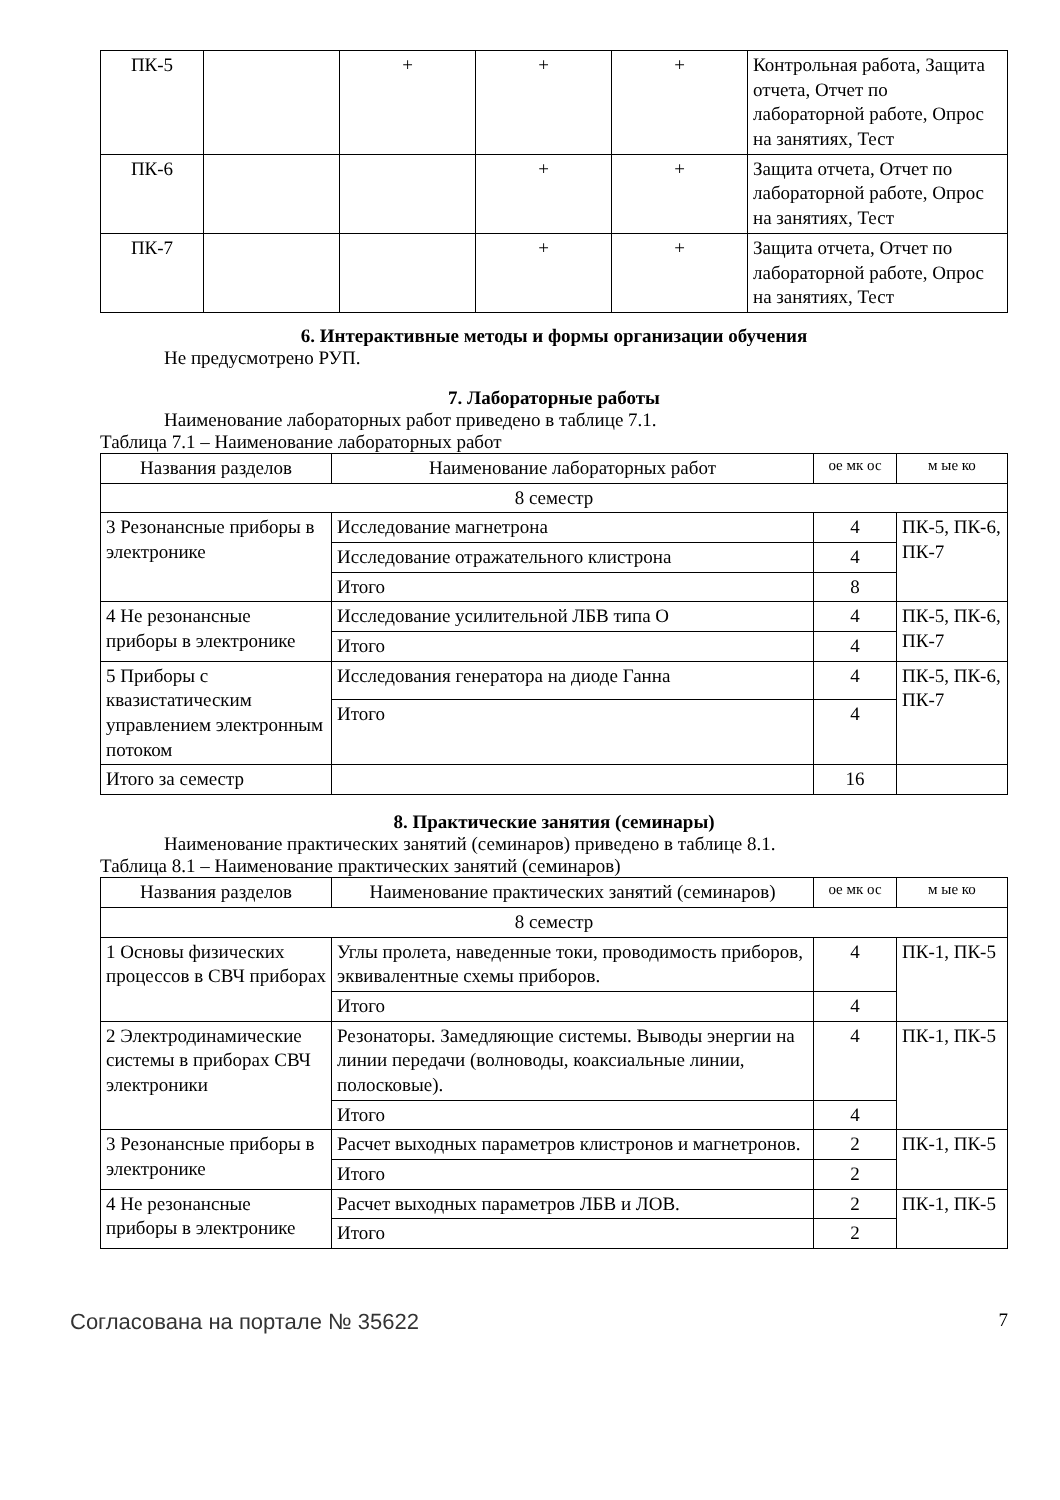| ПК-5 | | + | + | + | Контрольная работа, Защита отчета, Отчет по лабораторной работе, Опрос на занятиях, Тест |
| ПК-6 | | | + | + | Защита отчета, Отчет по лабораторной работе, Опрос на занятиях, Тест |
| ПК-7 | | | + | + | Защита отчета, Отчет по лабораторной работе, Опрос на занятиях, Тест |
6. Интерактивные методы и формы организации обучения
Не предусмотрено РУП.
7. Лабораторные работы
Наименование лабораторных работ приведено в таблице 7.1.
Таблица 7.1 – Наименование лабораторных работ
| Названия разделов | Наименование лабораторных работ | ое мк ос | м ые ко |
| --- | --- | --- | --- |
| 8 семестр | | | |
| 3 Резонансные приборы в электронике | Исследование магнетрона | 4 | ПК-5, ПК-6, ПК-7 |
| | Исследование отражательного клистрона | 4 | |
| | Итого | 8 | |
| 4 Не резонансные приборы в электронике | Исследование усилительной ЛБВ типа О | 4 | ПК-5, ПК-6, ПК-7 |
| | Итого | 4 | |
| 5 Приборы с квазистатическим управлением электронным потоком | Исследования генератора на диоде Ганна | 4 | ПК-5, ПК-6, ПК-7 |
| | Итого | 4 | |
| Итого за семестр | | 16 | |
8. Практические занятия (семинары)
Наименование практических занятий (семинаров) приведено в таблице 8.1.
Таблица 8.1 – Наименование практических занятий (семинаров)
| Названия разделов | Наименование практических занятий (семинаров) | ое мк ос | м ые ко |
| --- | --- | --- | --- |
| 8 семестр | | | |
| 1 Основы физических процессов в СВЧ приборах | Углы пролета, наведенные токи, проводимость приборов, эквивалентные схемы приборов. | 4 | ПК-1, ПК-5 |
| | Итого | 4 | |
| 2 Электродинамические системы в приборах СВЧ электроники | Резонаторы. Замедляющие системы. Выводы энергии на линии передачи (волноводы, коаксиальные линии, полосковые). | 4 | ПК-1, ПК-5 |
| | Итого | 4 | |
| 3 Резонансные приборы в электронике | Расчет выходных параметров клистронов и магнетронов. | 2 | ПК-1, ПК-5 |
| | Итого | 2 | |
| 4 Не резонансные приборы в электронике | Расчет выходных параметров ЛБВ и ЛОВ. | 2 | ПК-1, ПК-5 |
| | Итого | 2 | |
Согласована на портале № 35622 7